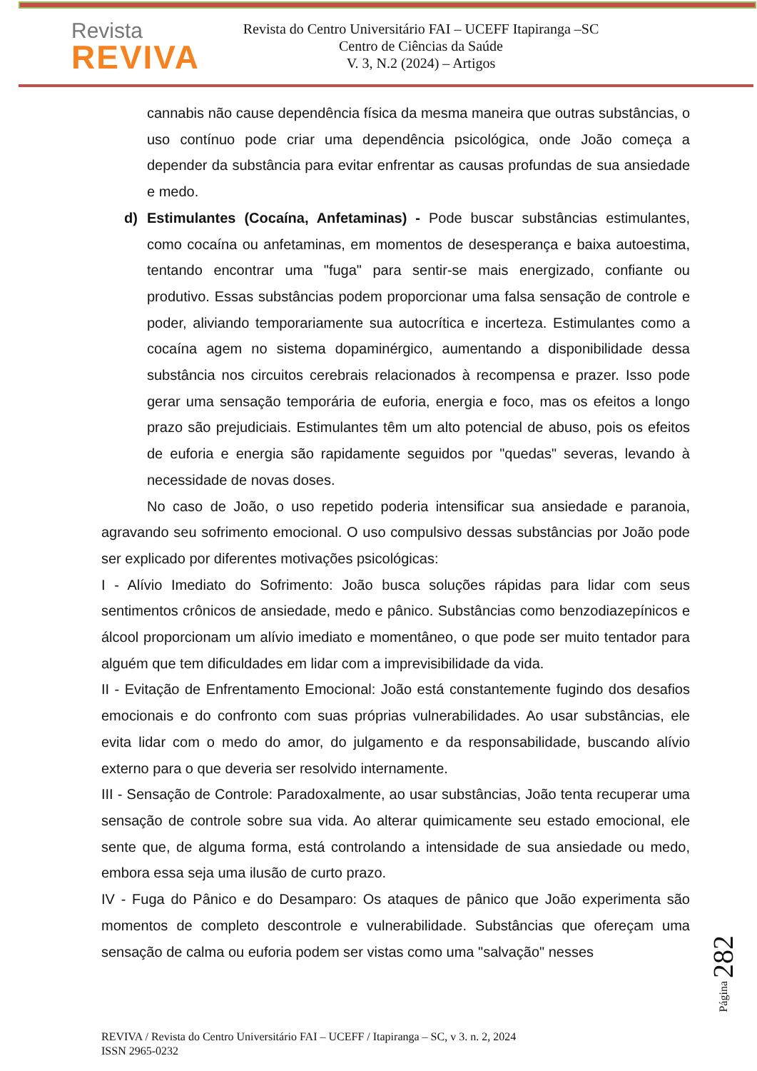Revista
REVIVA
Revista do Centro Universitário FAI – UCEFF Itapiranga –SC
Centro de Ciências da Saúde
V. 3, N.2 (2024) – Artigos
cannabis não cause dependência física da mesma maneira que outras substâncias, o uso contínuo pode criar uma dependência psicológica, onde João começa a depender da substância para evitar enfrentar as causas profundas de sua ansiedade e medo.
d) Estimulantes (Cocaína, Anfetaminas) - Pode buscar substâncias estimulantes, como cocaína ou anfetaminas, em momentos de desesperança e baixa autoestima, tentando encontrar uma "fuga" para sentir-se mais energizado, confiante ou produtivo. Essas substâncias podem proporcionar uma falsa sensação de controle e poder, aliviando temporariamente sua autocrítica e incerteza. Estimulantes como a cocaína agem no sistema dopaminérgico, aumentando a disponibilidade dessa substância nos circuitos cerebrais relacionados à recompensa e prazer. Isso pode gerar uma sensação temporária de euforia, energia e foco, mas os efeitos a longo prazo são prejudiciais. Estimulantes têm um alto potencial de abuso, pois os efeitos de euforia e energia são rapidamente seguidos por "quedas" severas, levando à necessidade de novas doses.
No caso de João, o uso repetido poderia intensificar sua ansiedade e paranoia, agravando seu sofrimento emocional. O uso compulsivo dessas substâncias por João pode ser explicado por diferentes motivações psicológicas:
I - Alívio Imediato do Sofrimento: João busca soluções rápidas para lidar com seus sentimentos crônicos de ansiedade, medo e pânico. Substâncias como benzodiazepínicos e álcool proporcionam um alívio imediato e momentâneo, o que pode ser muito tentador para alguém que tem dificuldades em lidar com a imprevisibilidade da vida.
II - Evitação de Enfrentamento Emocional: João está constantemente fugindo dos desafios emocionais e do confronto com suas próprias vulnerabilidades. Ao usar substâncias, ele evita lidar com o medo do amor, do julgamento e da responsabilidade, buscando alívio externo para o que deveria ser resolvido internamente.
III - Sensação de Controle: Paradoxalmente, ao usar substâncias, João tenta recuperar uma sensação de controle sobre sua vida. Ao alterar quimicamente seu estado emocional, ele sente que, de alguma forma, está controlando a intensidade de sua ansiedade ou medo, embora essa seja uma ilusão de curto prazo.
IV - Fuga do Pânico e do Desamparo: Os ataques de pânico que João experimenta são momentos de completo descontrole e vulnerabilidade. Substâncias que ofereçam uma sensação de calma ou euforia podem ser vistas como uma "salvação" nesses
Página 282
REVIVA / Revista do Centro Universitário FAI – UCEFF / Itapiranga – SC, v 3. n. 2, 2024
ISSN 2965-0232